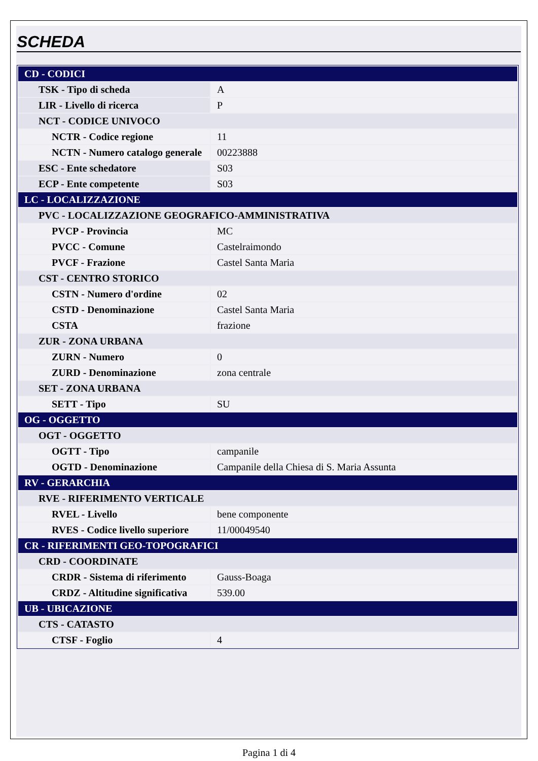SCHEDA
| CD - CODICI | |
| TSK - Tipo di scheda | A |
| LIR - Livello di ricerca | P |
| NCT - CODICE UNIVOCO | |
| NCTR - Codice regione | 11 |
| NCTN - Numero catalogo generale | 00223888 |
| ESC - Ente schedatore | S03 |
| ECP - Ente competente | S03 |
| LC - LOCALIZZAZIONE | |
| PVC - LOCALIZZAZIONE GEOGRAFICO-AMMINISTRATIVA | |
| PVCP - Provincia | MC |
| PVCC - Comune | Castelraimondo |
| PVCF - Frazione | Castel Santa Maria |
| CST - CENTRO STORICO | |
| CSTN - Numero d'ordine | 02 |
| CSTD - Denominazione | Castel Santa Maria |
| CSTA | frazione |
| ZUR - ZONA URBANA | |
| ZURN - Numero | 0 |
| ZURD - Denominazione | zona centrale |
| SET - ZONA URBANA | |
| SETT - Tipo | SU |
| OG - OGGETTO | |
| OGT - OGGETTO | |
| OGTT - Tipo | campanile |
| OGTD - Denominazione | Campanile della Chiesa di S. Maria Assunta |
| RV - GERARCHIA | |
| RVE - RIFERIMENTO VERTICALE | |
| RVEL - Livello | bene componente |
| RVES - Codice livello superiore | 11/00049540 |
| CR - RIFERIMENTI GEO-TOPOGRAFICI | |
| CRD - COORDINATE | |
| CRDR - Sistema di riferimento | Gauss-Boaga |
| CRDZ - Altitudine significativa | 539.00 |
| UB - UBICAZIONE | |
| CTS - CATASTO | |
| CTSF - Foglio | 4 |
Pagina 1 di 4